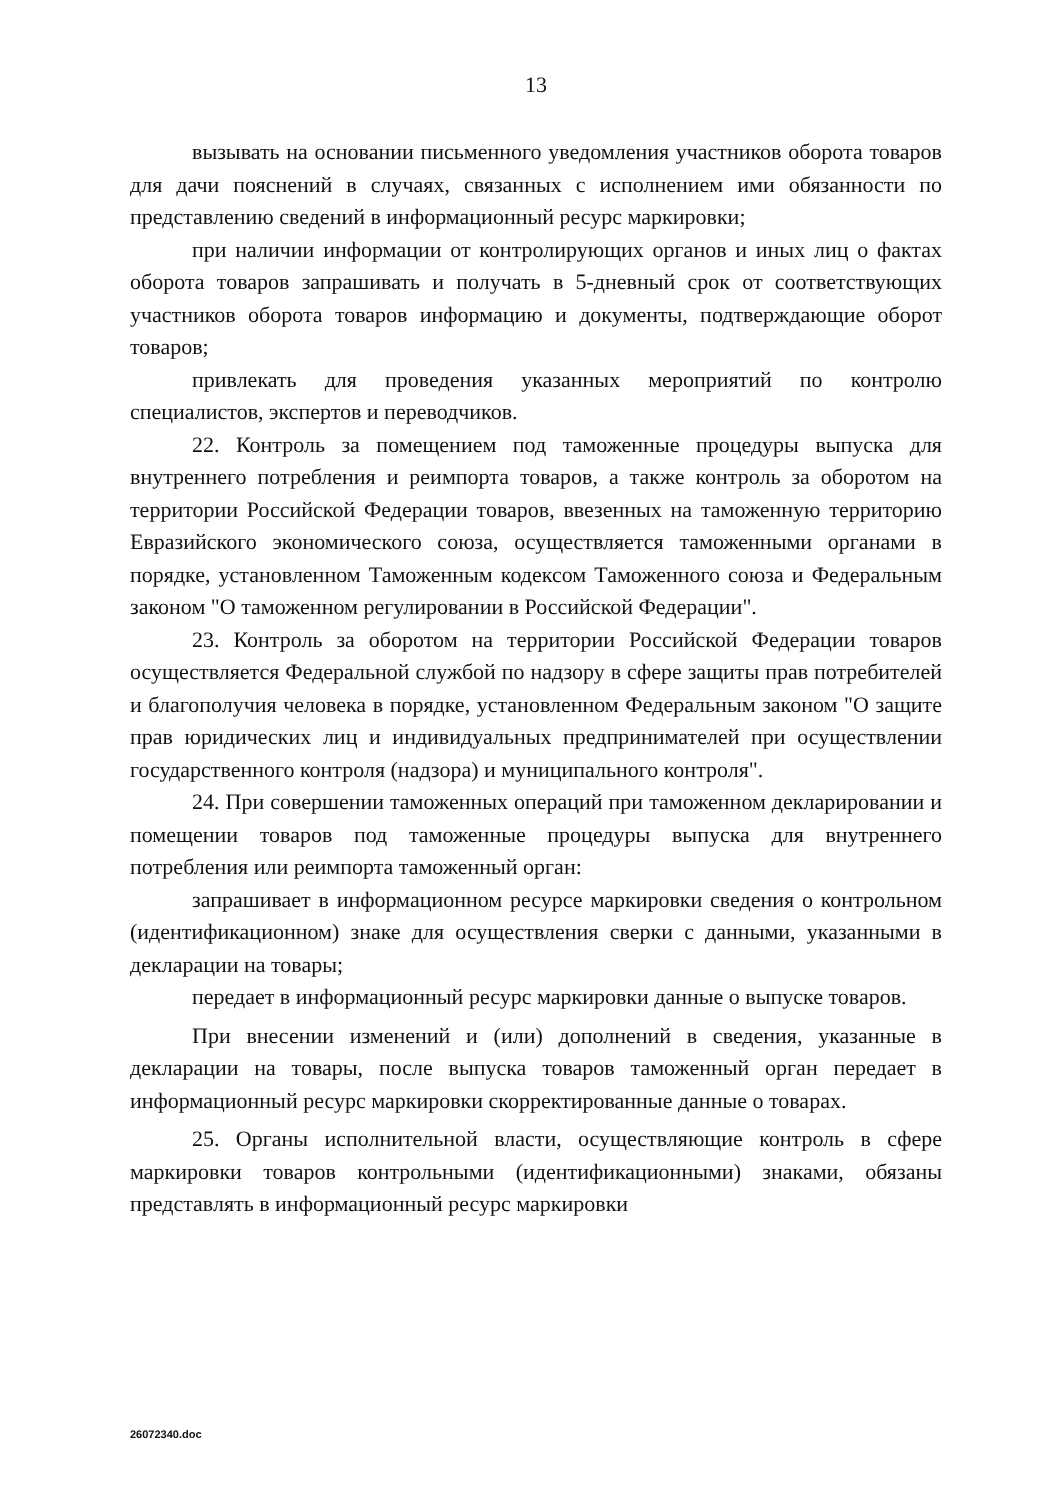13
вызывать на основании письменного уведомления участников оборота товаров для дачи пояснений в случаях, связанных с исполнением ими обязанности по представлению сведений в информационный ресурс маркировки;
при наличии информации от контролирующих органов и иных лиц о фактах оборота товаров запрашивать и получать в 5-дневный срок от соответствующих участников оборота товаров информацию и документы, подтверждающие оборот товаров;
привлекать для проведения указанных мероприятий по контролю специалистов, экспертов и переводчиков.
22. Контроль за помещением под таможенные процедуры выпуска для внутреннего потребления и реимпорта товаров, а также контроль за оборотом на территории Российской Федерации товаров, ввезенных на таможенную территорию Евразийского экономического союза, осуществляется таможенными органами в порядке, установленном Таможенным кодексом Таможенного союза и Федеральным законом "О таможенном регулировании в Российской Федерации".
23. Контроль за оборотом на территории Российской Федерации товаров осуществляется Федеральной службой по надзору в сфере защиты прав потребителей и благополучия человека в порядке, установленном Федеральным законом "О защите прав юридических лиц и индивидуальных предпринимателей при осуществлении государственного контроля (надзора) и муниципального контроля".
24. При совершении таможенных операций при таможенном декларировании и помещении товаров под таможенные процедуры выпуска для внутреннего потребления или реимпорта таможенный орган:
запрашивает в информационном ресурсе маркировки сведения о контрольном (идентификационном) знаке для осуществления сверки с данными, указанными в декларации на товары;
передает в информационный ресурс маркировки данные о выпуске товаров.
При внесении изменений и (или) дополнений в сведения, указанные в декларации на товары, после выпуска товаров таможенный орган передает в информационный ресурс маркировки скорректированные данные о товарах.
25. Органы исполнительной власти, осуществляющие контроль в сфере маркировки товаров контрольными (идентификационными) знаками, обязаны представлять в информационный ресурс маркировки
26072340.doc